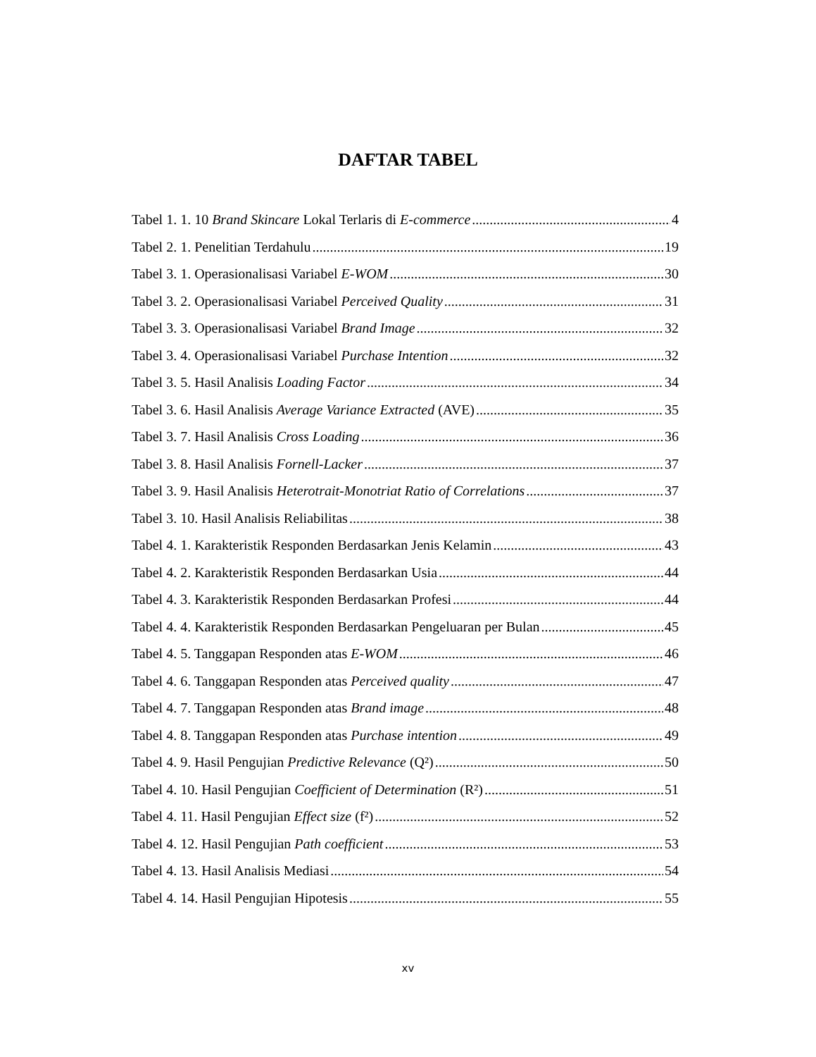DAFTAR TABEL
Tabel 1. 1. 10 Brand Skincare Lokal Terlaris di E-commerce 4
Tabel 2. 1. Penelitian Terdahulu 19
Tabel 3. 1. Operasionalisasi Variabel E-WOM 30
Tabel 3. 2. Operasionalisasi Variabel Perceived Quality 31
Tabel 3. 3. Operasionalisasi Variabel Brand Image 32
Tabel 3. 4. Operasionalisasi Variabel Purchase Intention 32
Tabel 3. 5. Hasil Analisis Loading Factor 34
Tabel 3. 6. Hasil Analisis Average Variance Extracted (AVE) 35
Tabel 3. 7. Hasil Analisis Cross Loading 36
Tabel 3. 8. Hasil Analisis Fornell-Lacker 37
Tabel 3. 9. Hasil Analisis Heterotrait-Monotriat Ratio of Correlations 37
Tabel 3. 10. Hasil Analisis Reliabilitas 38
Tabel 4. 1. Karakteristik Responden Berdasarkan Jenis Kelamin 43
Tabel 4. 2. Karakteristik Responden Berdasarkan Usia 44
Tabel 4. 3. Karakteristik Responden Berdasarkan Profesi 44
Tabel 4. 4. Karakteristik Responden Berdasarkan Pengeluaran per Bulan 45
Tabel 4. 5. Tanggapan Responden atas E-WOM 46
Tabel 4. 6. Tanggapan Responden atas Perceived quality 47
Tabel 4. 7. Tanggapan Responden atas Brand image 48
Tabel 4. 8. Tanggapan Responden atas Purchase intention 49
Tabel 4. 9. Hasil Pengujian Predictive Relevance (Q²) 50
Tabel 4. 10. Hasil Pengujian Coefficient of Determination (R²) 51
Tabel 4. 11. Hasil Pengujian Effect size (f²) 52
Tabel 4. 12. Hasil Pengujian Path coefficient 53
Tabel 4. 13. Hasil Analisis Mediasi 54
Tabel 4. 14. Hasil Pengujian Hipotesis 55
xv